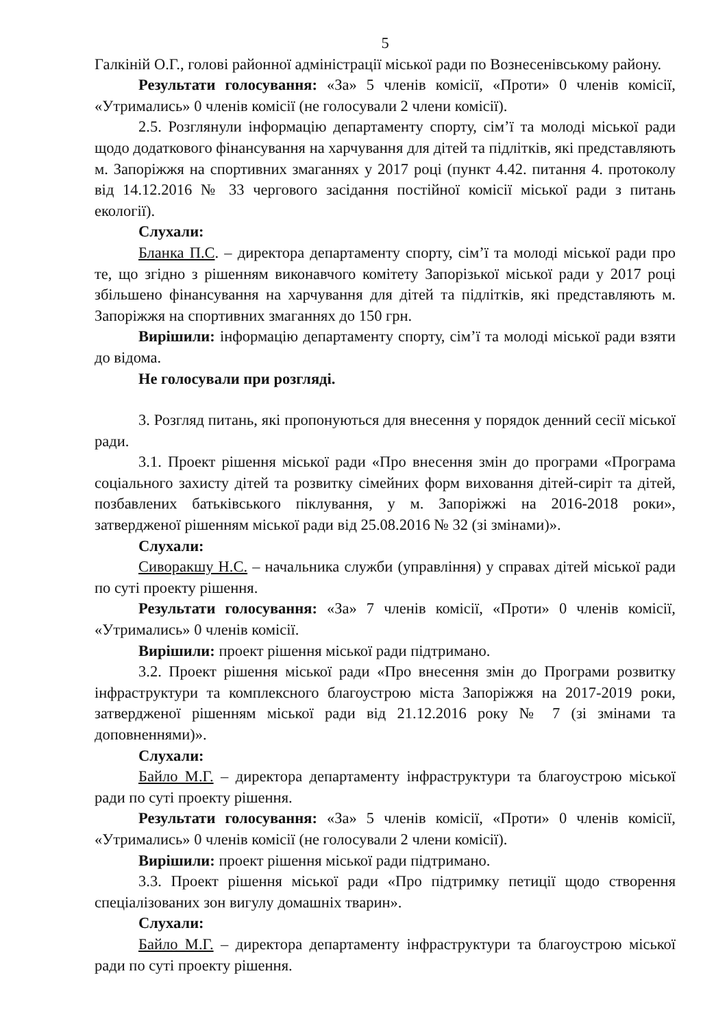5
Галкіній О.Г., голові районної адміністрації міської ради по Вознесенівському району.
Результати голосування: «За» 5 членів комісії, «Проти» 0 членів комісії, «Утримались» 0 членів комісії (не голосували 2 члени комісії).
2.5. Розглянули інформацію департаменту спорту, сім’ї та молоді міської ради щодо додаткового фінансування на харчування для дітей та підлітків, які представляють м. Запоріжжя на спортивних змаганнях у 2017 році (пункт 4.42. питання 4. протоколу від 14.12.2016 № 33 чергового засідання постійної комісії міської ради з питань екології).
Слухали:
Бланка П.С. – директора департаменту спорту, сім’ї та молоді міської ради про те, що згідно з рішенням виконавчого комітету Запорізької міської ради у 2017 році збільшено фінансування на харчування для дітей та підлітків, які представляють м. Запоріжжя на спортивних змаганнях до 150 грн.
Вирішили: інформацію департаменту спорту, сім’ї та молоді міської ради взяти до відома.
Не голосували при розгляді.
3. Розгляд питань, які пропонуються для внесення у порядок денний сесії міської ради.
3.1. Проект рішення міської ради «Про внесення змін до програми «Програма соціального захисту дітей та розвитку сімейних форм виховання дітей-сиріт та дітей, позбавлених батьківського піклування, у м. Запоріжжі на 2016-2018 роки», затвердженої рішенням міської ради від 25.08.2016 № 32 (зі змінами)».
Слухали:
Сиворакшу Н.С. – начальника служби (управління) у справах дітей міської ради по суті проекту рішення.
Результати голосування: «За» 7 членів комісії, «Проти» 0 членів комісії, «Утримались» 0 членів комісії.
Вирішили: проект рішення міської ради підтримано.
3.2. Проект рішення міської ради «Про внесення змін до Програми розвитку інфраструктури та комплексного благоустрою міста Запоріжжя на 2017-2019 роки, затвердженої рішенням міської ради від 21.12.2016 року № 7 (зі змінами та доповненнями)».
Слухали:
Байло М.Г. – директора департаменту інфраструктури та благоустрою міської ради по суті проекту рішення.
Результати голосування: «За» 5 членів комісії, «Проти» 0 членів комісії, «Утримались» 0 членів комісії (не голосували 2 члени комісії).
Вирішили: проект рішення міської ради підтримано.
3.3. Проект рішення міської ради «Про підтримку петиції щодо створення спеціалізованих зон вигулу домашніх тварин».
Слухали:
Байло М.Г. – директора департаменту інфраструктури та благоустрою міської ради по суті проекту рішення.